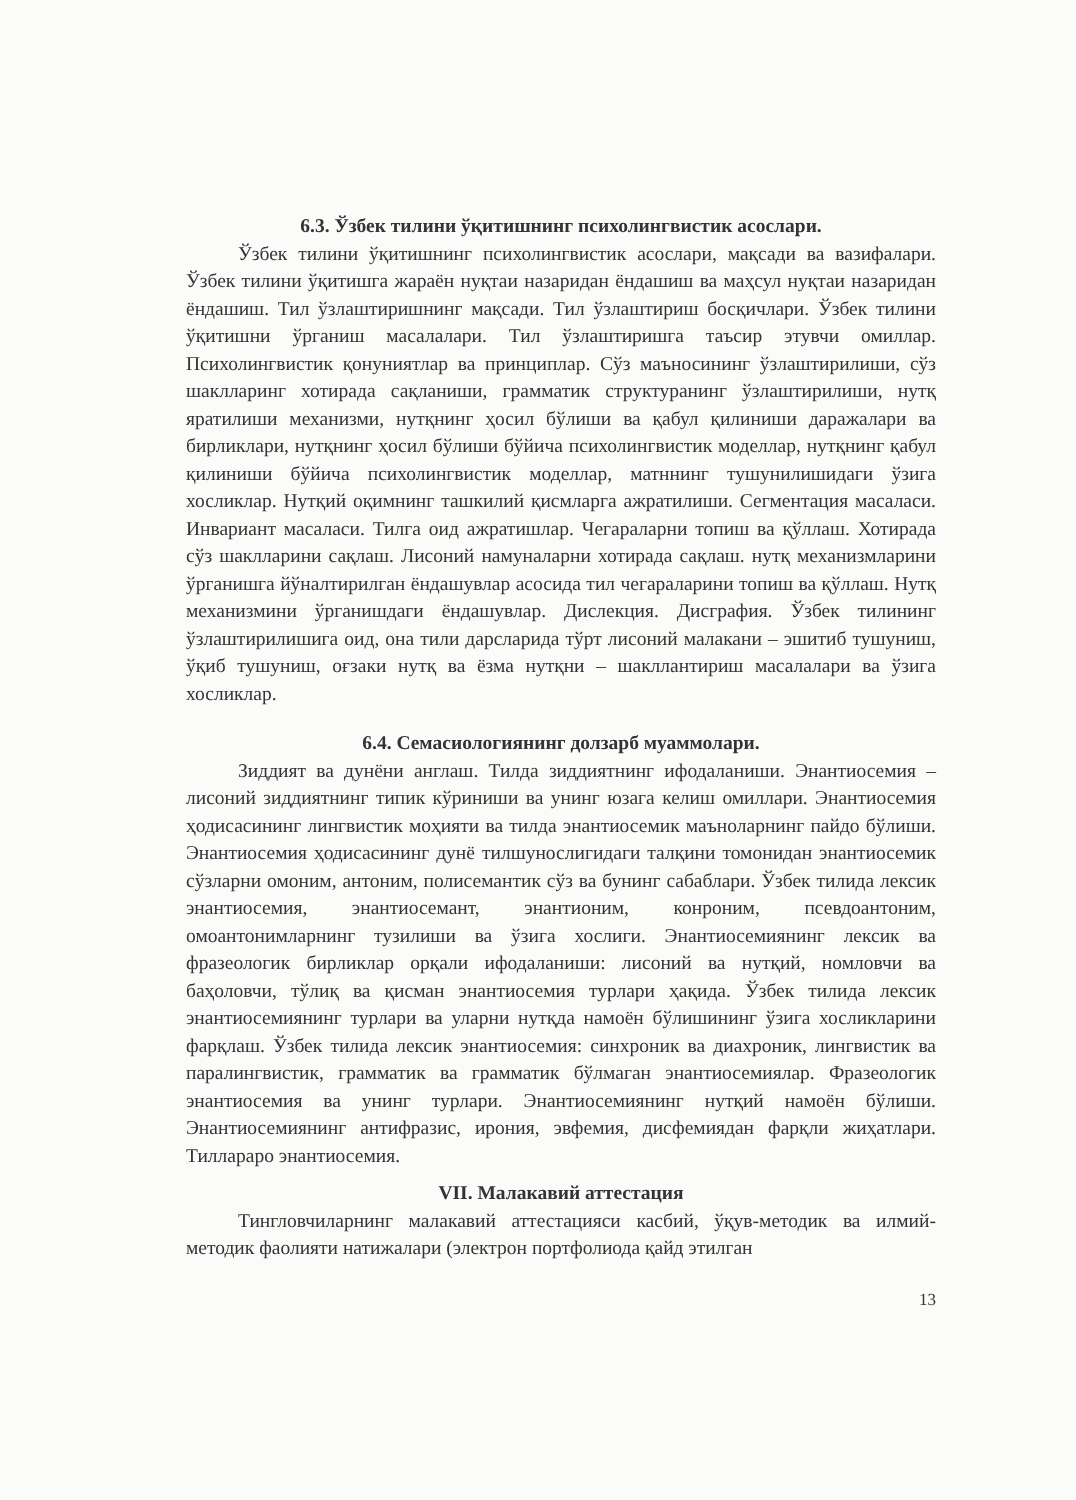6.3. Ўзбек тилини ўқитишнинг психолингвистик асослари.
Ўзбек тилини ўқитишнинг психолингвистик асослари, мақсади ва вазифалари. Ўзбек тилини ўқитишга жараён нуқтаи назаридан ёндашиш ва маҳсул нуқтаи назаридан ёндашиш. Тил ўзлаштиришнинг мақсади. Тил ўзлаштириш босқичлари. Ўзбек тилини ўқитишни ўрганиш масалалари. Тил ўзлаштиришга таъсир этувчи омиллар. Психолингвистик қонуниятлар ва принциплар. Сўз маъносининг ўзлаштирилиши, сўз шаклларинг хотирада сақланиши, грамматик структуранинг ўзлаштирилиши, нутқ яратилиши механизми, нутқнинг ҳосил бўлиши ва қабул қилиниши даражалари ва бирликлари, нутқнинг ҳосил бўлиши бўйича психолингвистик моделлар, нутқнинг қабул қилиниши бўйича психолингвистик моделлар, матннинг тушунилишидаги ўзига хосликлар. Нутқий оқимнинг ташкилий қисмларга ажратилиши. Сегментация масаласи. Инвариант масаласи. Тилга оид ажратишлар. Чегараларни топиш ва қўллаш. Хотирада сўз шаклларини сақлаш. Лисоний намуналарни хотирада сақлаш. нутқ механизмларини ўрганишга йўналтирилган ёндашувлар асосида тил чегараларини топиш ва қўллаш. Нутқ механизмини ўрганишдаги ёндашувлар. Дислекция. Дисграфия. Ўзбек тилининг ўзлаштирилишига оид, она тили дарсларида тўрт лисоний малакани – эшитиб тушуниш, ўқиб тушуниш, оғзаки нутқ ва ёзма нутқни – шакллантириш масалалари ва ўзига хосликлар.
6.4. Семасиологиянинг долзарб муаммолари.
Зиддият ва дунёни англаш. Тилда зиддиятнинг ифодаланиши. Энантиосемия – лисоний зиддиятнинг типик кўриниши ва унинг юзага келиш омиллари. Энантиосемия ҳодисасининг лингвистик моҳияти ва тилда энантиосемик маъноларнинг пайдо бўлиши. Энантиосемия ҳодисасининг дунё тилшунослигидаги талқини томонидан энантиосемик сўзларни омоним, антоним, полисемантик сўз ва бунинг сабаблари. Ўзбек тилида лексик энантиосемия, энантиосемант, энантионим, конроним, псевдоантоним, омоантонимларнинг тузилиши ва ўзига хослиги. Энантиосемиянинг лексик ва фразеологик бирликлар орқали ифодаланиши: лисоний ва нутқий, номловчи ва баҳоловчи, тўлиқ ва қисман энантиосемия турлари ҳақида. Ўзбек тилида лексик энантиосемиянинг турлари ва уларни нутқда намоён бўлишининг ўзига хосликларини фарқлаш. Ўзбек тилида лексик энантиосемия: синхроник ва диахроник, лингвистик ва паралингвистик, грамматик ва грамматик бўлмаган энантиосемиялар. Фразеологик энантиосемия ва унинг турлари. Энантиосемиянинг нутқий намоён бўлиши. Энантиосемиянинг антифразис, ирония, эвфемия, дисфемиядан фарқли жиҳатлари. Тилларaро энантиосемия.
VII. Малакавий аттестация
Тингловчиларнинг малакавий аттестацияси касбий, ўқув-методик ва илмий-методик фаолияти натижалари (электрон портфолиода қайд этилган
13